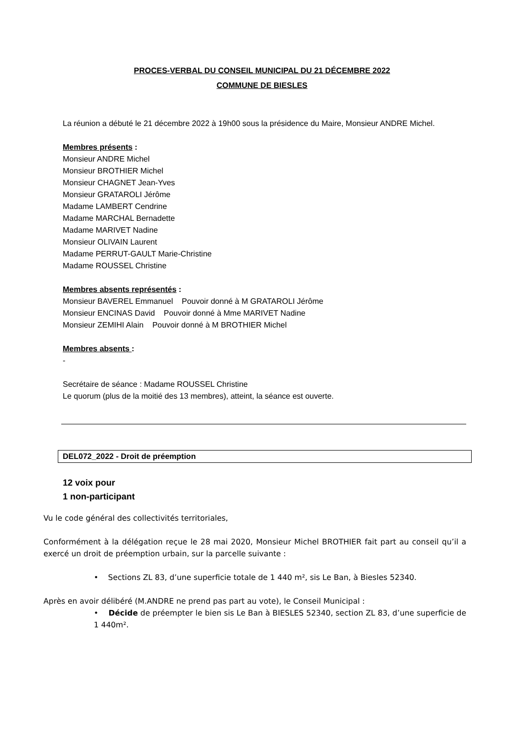PROCES-VERBAL DU CONSEIL MUNICIPAL DU 21 DÉCEMBRE 2022
COMMUNE DE BIESLES
La réunion a débuté le 21 décembre 2022 à 19h00 sous la présidence du Maire, Monsieur ANDRE Michel.
Membres présents :
Monsieur ANDRE Michel
Monsieur BROTHIER Michel
Monsieur CHAGNET Jean-Yves
Monsieur GRATAROLI Jérôme
Madame LAMBERT Cendrine
Madame MARCHAL Bernadette
Madame MARIVET Nadine
Monsieur OLIVAIN Laurent
Madame PERRUT-GAULT Marie-Christine
Madame ROUSSEL Christine
Membres absents représentés :
Monsieur BAVEREL Emmanuel Pouvoir donné à M GRATAROLI Jérôme
Monsieur ENCINAS David Pouvoir donné à Mme MARIVET Nadine
Monsieur ZEMIHI Alain Pouvoir donné à M BROTHIER Michel
Membres absents :
-
Secrétaire de séance : Madame ROUSSEL Christine
Le quorum (plus de la moitié des 13 membres), atteint, la séance est ouverte.
DEL072_2022 - Droit de préemption
12 voix pour
1 non-participant
Vu le code général des collectivités territoriales,
Conformément à la délégation reçue le 28 mai 2020, Monsieur Michel BROTHIER fait part au conseil qu’il a exercé un droit de préemption urbain, sur la parcelle suivante :
• Sections ZL 83, d’une superficie totale de 1 440 m², sis Le Ban, à Biesles 52340.
Après en avoir délibéré (M.ANDRE ne prend pas part au vote), le Conseil Municipal :
• Décide de préempter le bien sis Le Ban à BIESLES 52340, section ZL 83, d’une superficie de 1 440m².